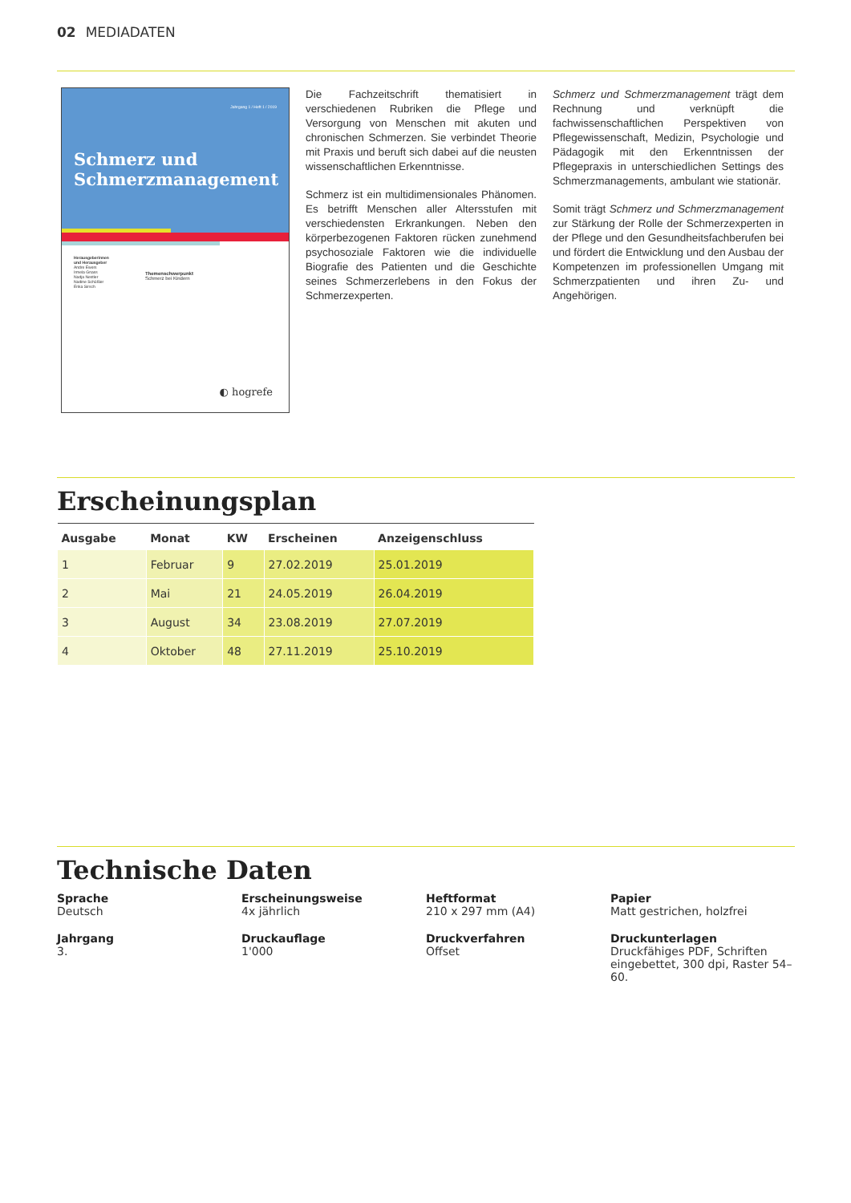02 MEDIADATEN
Jahrgang 1 / Heft 1 / 2019
Schmerz und Schmerzmanagement
Herausgeberinnen
und Herausgeber
Andre Ewers
Irmela Gnass
Nadja Nestler
Nadine Schüßler
Erika Sirsch
Themenschwerpunkt
Schmerz bei Kindern
◐ hogrefe
Die Fachzeitschrift thematisiert in verschiedenen Rubriken die Pflege und Versorgung von Menschen mit akuten und chronischen Schmerzen. Sie verbindet Theorie mit Praxis und beruft sich dabei auf die neusten wissenschaftlichen Erkenntnisse.
Schmerz ist ein multidimensionales Phänomen. Es betrifft Menschen aller Altersstufen mit verschiedensten Erkrankungen. Neben den körperbezogenen Faktoren rücken zunehmend psychosoziale Faktoren wie die individuelle Biografie des Patienten und die Geschichte seines Schmerzerlebens in den Fokus der Schmerzexperten.
Schmerz und Schmerzmanagement trägt dem Rechnung und verknüpft die fachwissenschaftlichen Perspektiven von Pflegewissenschaft, Medizin, Psychologie und Pädagogik mit den Erkenntnissen der Pflegepraxis in unterschiedlichen Settings des Schmerzmanagements, ambulant wie stationär.
Somit trägt Schmerz und Schmerzmanagement zur Stärkung der Rolle der Schmerzexperten in der Pflege und den Gesundheitsfachberufen bei und fördert die Entwicklung und den Ausbau der Kompetenzen im professionellen Umgang mit Schmerzpatienten und ihren Zu- und Angehörigen.
Erscheinungsplan
| Ausgabe | Monat | KW | Erscheinen | Anzeigenschluss |
| --- | --- | --- | --- | --- |
| 1 | Februar | 9 | 27.02.2019 | 25.01.2019 |
| 2 | Mai | 21 | 24.05.2019 | 26.04.2019 |
| 3 | August | 34 | 23.08.2019 | 27.07.2019 |
| 4 | Oktober | 48 | 27.11.2019 | 25.10.2019 |
Technische Daten
Sprache
Deutsch
Erscheinungsweise
4x jährlich
Heftformat
210 x 297 mm (A4)
Papier
Matt gestrichen, holzfrei
Jahrgang
3.
Druckauflage
1'000
Druckverfahren
Offset
Druckunterlagen
Druckfähiges PDF, Schriften eingebettet, 300 dpi, Raster 54–60.